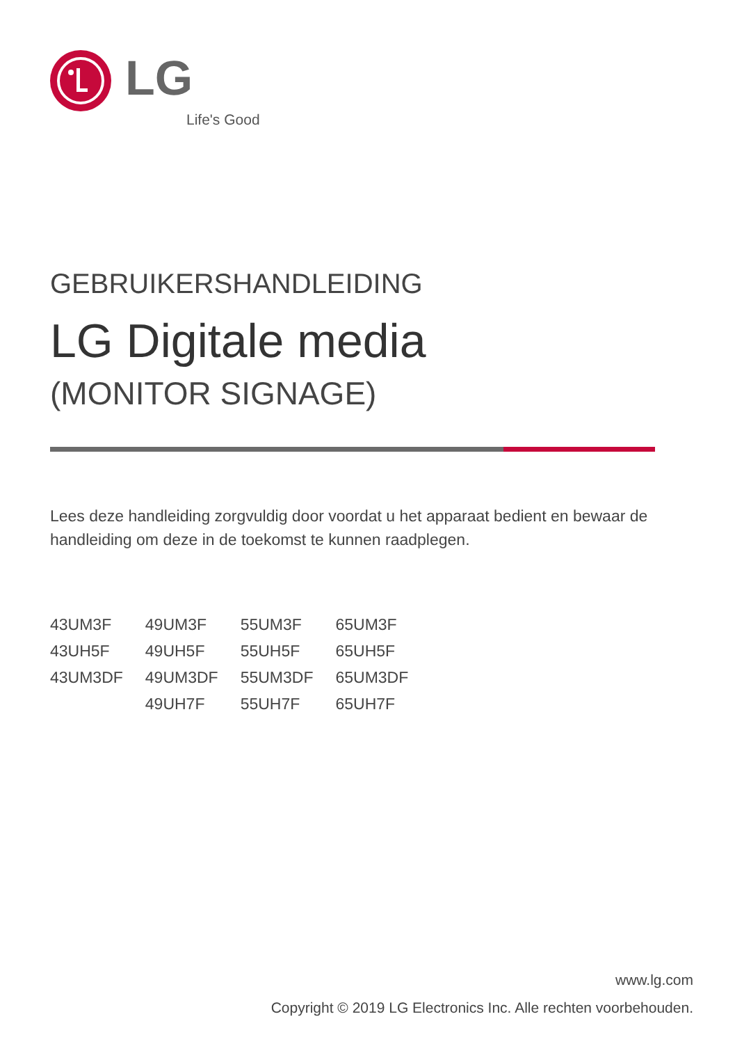LG
Life's Good
GEBRUIKERSHANDLEIDING
LG Digitale media
(MONITOR SIGNAGE)
Lees deze handleiding zorgvuldig door voordat u het apparaat bedient en bewaar de handleiding om deze in de toekomst te kunnen raadplegen.
| 43UM3F | 49UM3F | 55UM3F | 65UM3F |
| 43UH5F | 49UH5F | 55UH5F | 65UH5F |
| 43UM3DF | 49UM3DF | 55UM3DF | 65UM3DF |
| | 49UH7F | 55UH7F | 65UH7F |
www.lg.com
Copyright © 2019 LG Electronics Inc. Alle rechten voorbehouden.